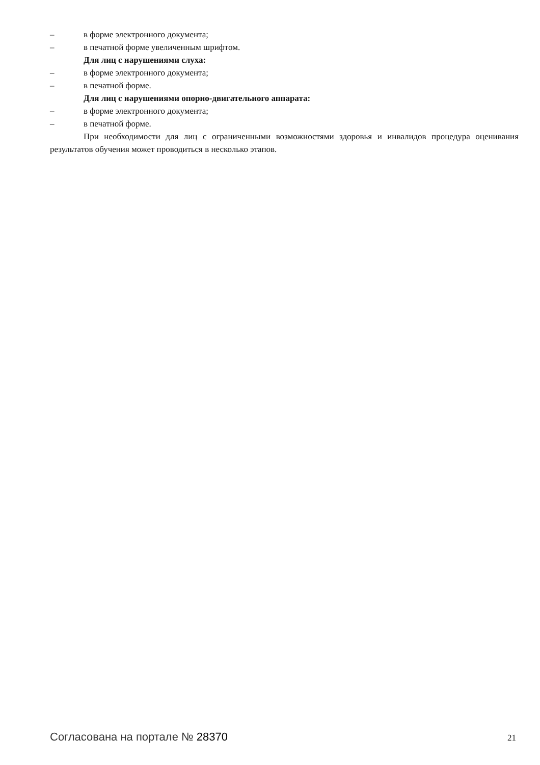– в форме электронного документа;
– в печатной форме увеличенным шрифтом.
Для лиц с нарушениями слуха:
– в форме электронного документа;
– в печатной форме.
Для лиц с нарушениями опорно-двигательного аппарата:
– в форме электронного документа;
– в печатной форме.
При необходимости для лиц с ограниченными возможностями здоровья и инвалидов процедура оценивания результатов обучения может проводиться в несколько этапов.
Согласована на портале № 28370
21